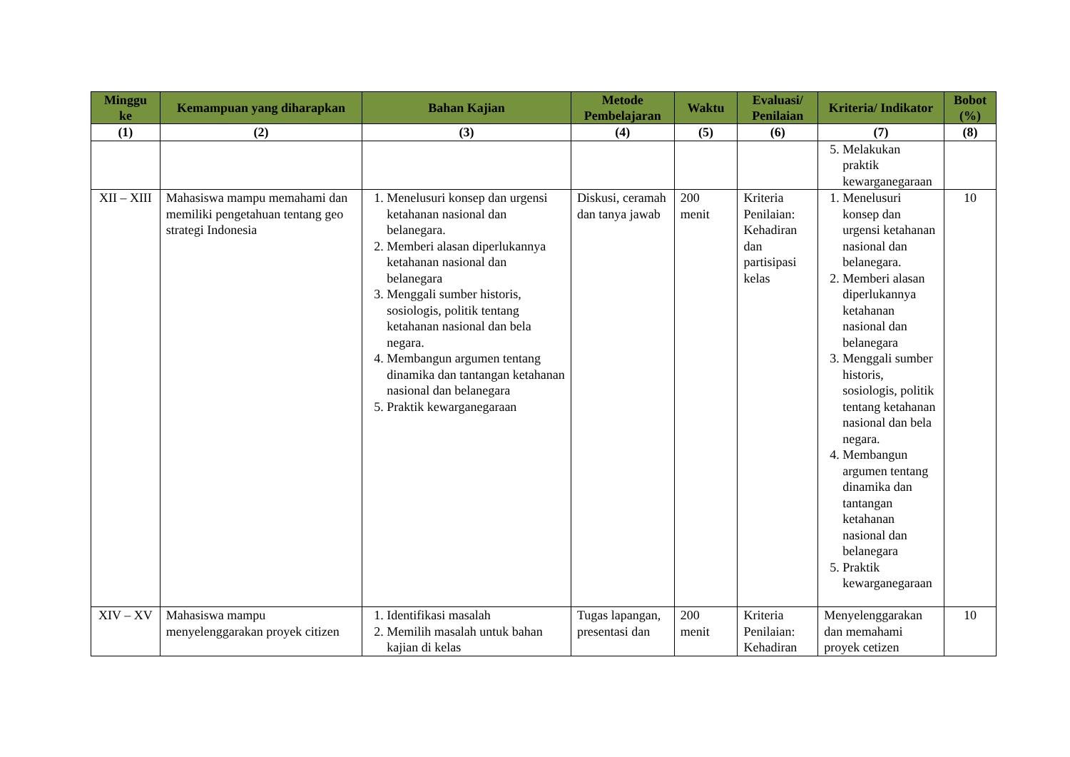| Minggu ke | Kemampuan yang diharapkan | Bahan Kajian | Metode Pembelajaran | Waktu | Evaluasi/ Penilaian | Kriteria/ Indikator | Bobot (%) |
| --- | --- | --- | --- | --- | --- | --- | --- |
| (1) | (2) | (3) | (4) | (5) | (6) | (7) | (8) |
| | | | | | | 5. Melakukan praktik kewarganegaraan | |
| XII – XIII | Mahasiswa mampu memahami dan memiliki pengetahuan tentang geo strategi Indonesia | 1. Menelusuri konsep dan urgensi ketahanan nasional dan belanegara. 2. Memberi alasan diperlukannya ketahanan nasional dan belanegara 3. Menggali sumber historis, sosiologis, politik tentang ketahanan nasional dan bela negara. 4. Membangun argumen tentang dinamika dan tantangan ketahanan nasional dan belanegara 5. Praktik kewarganegaraan | Diskusi, ceramah dan tanya jawab | 200 menit | Kriteria Penilaian: Kehadiran dan partisipasi kelas | 1. Menelusuri konsep dan urgensi ketahanan nasional dan belanegara. 2. Memberi alasan diperlukannya ketahanan nasional dan belanegara 3. Menggali sumber historis, sosiologis, politik tentang ketahanan nasional dan bela negara. 4. Membangun argumen tentang dinamika dan tantangan ketahanan nasional dan belanegara 5. Praktik kewarganegaraan | 10 |
| XIV – XV | Mahasiswa mampu menyelenggarakan proyek citizen | 1. Identifikasi masalah 2. Memilih masalah untuk bahan kajian di kelas | Tugas lapangan, presentasi dan | 200 menit | Kriteria Penilaian: Kehadiran | Menyelenggarakan dan memahami proyek cetizen | 10 |